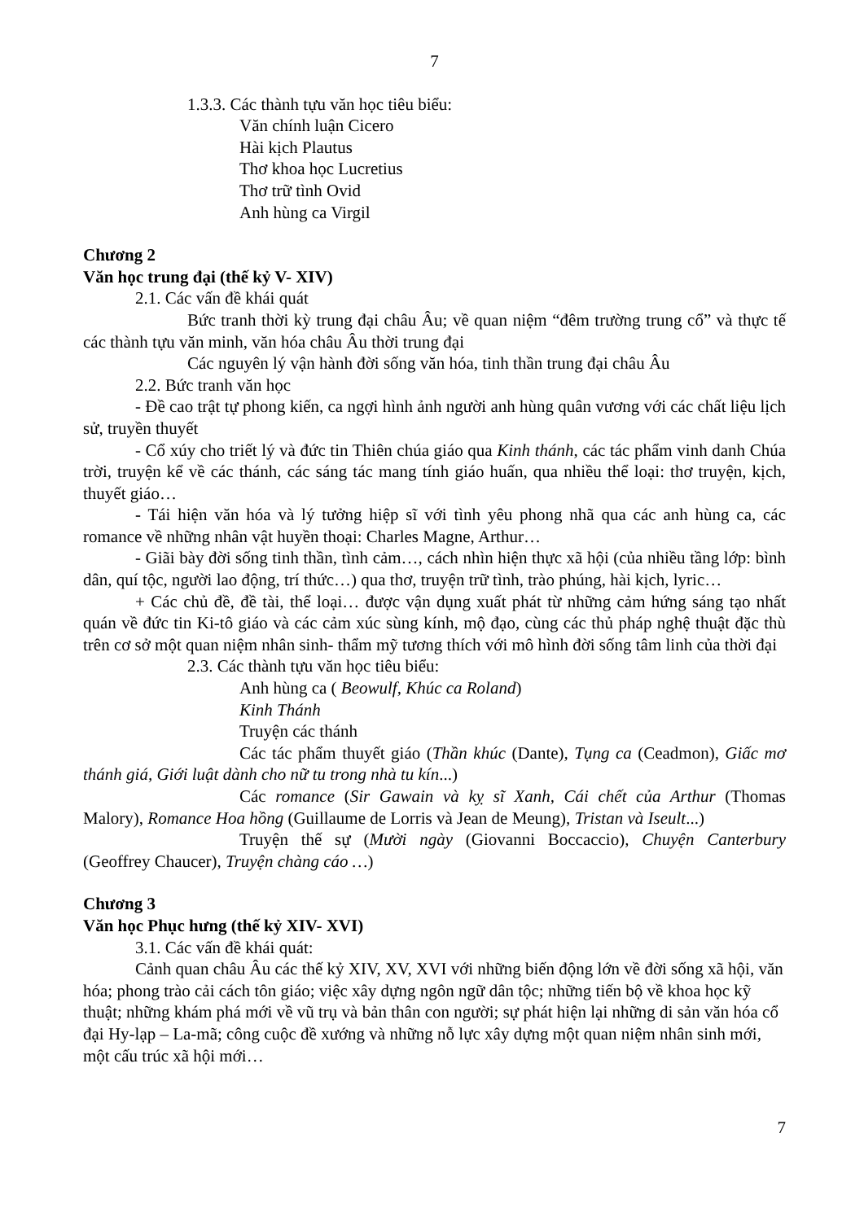7
1.3.3. Các thành tựu văn học tiêu biểu:
Văn chính luận Cicero
Hài kịch Plautus
Thơ khoa học Lucretius
Thơ trữ tình Ovid
Anh hùng ca Virgil
Chương 2
Văn học trung đại (thế kỷ V- XIV)
2.1. Các vấn đề khái quát
Bức tranh thời kỳ trung đại châu Âu; về quan niệm “đêm trường trung cổ” và thực tế các thành tựu văn minh, văn hóa châu Âu thời trung đại
Các nguyên lý vận hành đời sống văn hóa, tinh thần trung đại châu Âu
2.2. Bức tranh văn học
- Đề cao trật tự phong kiến, ca ngợi hình ảnh người anh hùng quân vương với các chất liệu lịch sử, truyền thuyết
- Cổ xúy cho triết lý và đức tin Thiên chúa giáo qua Kinh thánh, các tác phẩm vinh danh Chúa trời, truyện kể về các thánh, các sáng tác mang tính giáo huấn, qua nhiều thể loại: thơ truyện, kịch, thuyết giáo…
- Tái hiện văn hóa và lý tưởng hiệp sĩ với tình yêu phong nhã qua các anh hùng ca, các romance về những nhân vật huyền thoại: Charles Magne, Arthur…
- Giãi bày đời sống tinh thần, tình cảm…, cách nhìn hiện thực xã hội (của nhiều tầng lớp: bình dân, quí tộc, người lao động, trí thức…) qua thơ, truyện trữ tình, trào phúng, hài kịch, lyric…
+ Các chủ đề, đề tài, thể loại… được vận dụng xuất phát từ những cảm hứng sáng tạo nhất quán về đức tin Ki-tô giáo và các cảm xúc sùng kính, mộ đạo, cùng các thủ pháp nghệ thuật đặc thù trên cơ sở một quan niệm nhân sinh- thẩm mỹ tương thích với mô hình đời sống tâm linh của thời đại
2.3. Các thành tựu văn học tiêu biểu:
Anh hùng ca ( Beowulf, Khúc ca Roland)
Kinh Thánh
Truyện các thánh
Các tác phẩm thuyết giáo (Thần khúc (Dante), Tụng ca (Ceadmon), Giấc mơ thánh giá, Giới luật dành cho nữ tu trong nhà tu kín...)
Các romance (Sir Gawain và kỵ sĩ Xanh, Cái chết của Arthur (Thomas Malory), Romance Hoa hồng (Guillaume de Lorris và Jean de Meung), Tristan và Iseult...)
Truyện thế sự (Mười ngày (Giovanni Boccaccio), Chuyện Canterbury (Geoffrey Chaucer), Truyện chàng cáo …)
Chương 3
Văn học Phục hưng (thế kỷ XIV- XVI)
3.1. Các vấn đề khái quát:
Cảnh quan châu Âu các thế kỷ XIV, XV, XVI với những biến động lớn về đời sống xã hội, văn hóa; phong trào cải cách tôn giáo; việc xây dựng ngôn ngữ dân tộc; những tiến bộ về khoa học kỹ thuật; những khám phá mới về vũ trụ và bản thân con người; sự phát hiện lại những di sản văn hóa cổ đại Hy-lạp – La-mã; công cuộc đề xướng và những nỗ lực xây dựng một quan niệm nhân sinh mới, một cấu trúc xã hội mới…
7